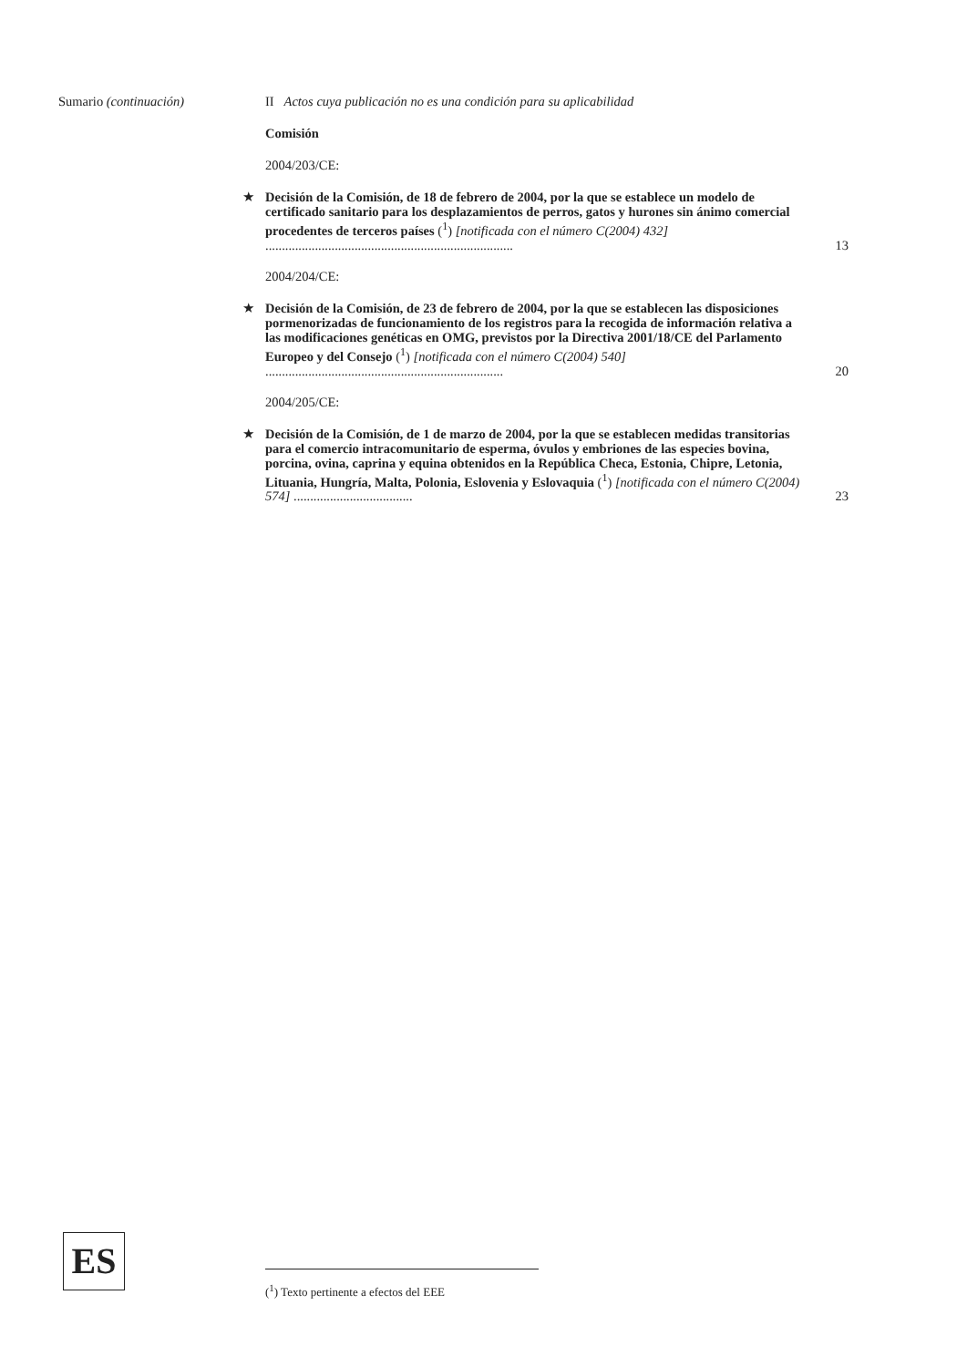Sumario (continuación)
II Actos cuya publicación no es una condición para su aplicabilidad
Comisión
2004/203/CE:
★ Decisión de la Comisión, de 18 de febrero de 2004, por la que se establece un modelo de certificado sanitario para los desplazamientos de perros, gatos y hurones sin ánimo comercial procedentes de terceros países (<sup>1</sup>) [notificada con el número C(2004) 432] ...........................................................................
13
2004/204/CE:
★ Decisión de la Comisión, de 23 de febrero de 2004, por la que se establecen las disposiciones pormenorizadas de funcionamiento de los registros para la recogida de información relativa a las modificaciones genéticas en OMG, previstos por la Directiva 2001/18/CE del Parlamento Europeo y del Consejo (<sup>1</sup>) [notificada con el número C(2004) 540] ........................................................................
20
2004/205/CE:
★ Decisión de la Comisión, de 1 de marzo de 2004, por la que se establecen medidas transitorias para el comercio intracomunitario de esperma, óvulos y embriones de las especies bovina, porcina, ovina, caprina y equina obtenidos en la República Checa, Estonia, Chipre, Letonia, Lituania, Hungría, Malta, Polonia, Eslovenia y Eslovaquia (<sup>1</sup>) [notificada con el número C(2004) 574] ....................................
23
ES (<sup>1</sup>) Texto pertinente a efectos del EEE